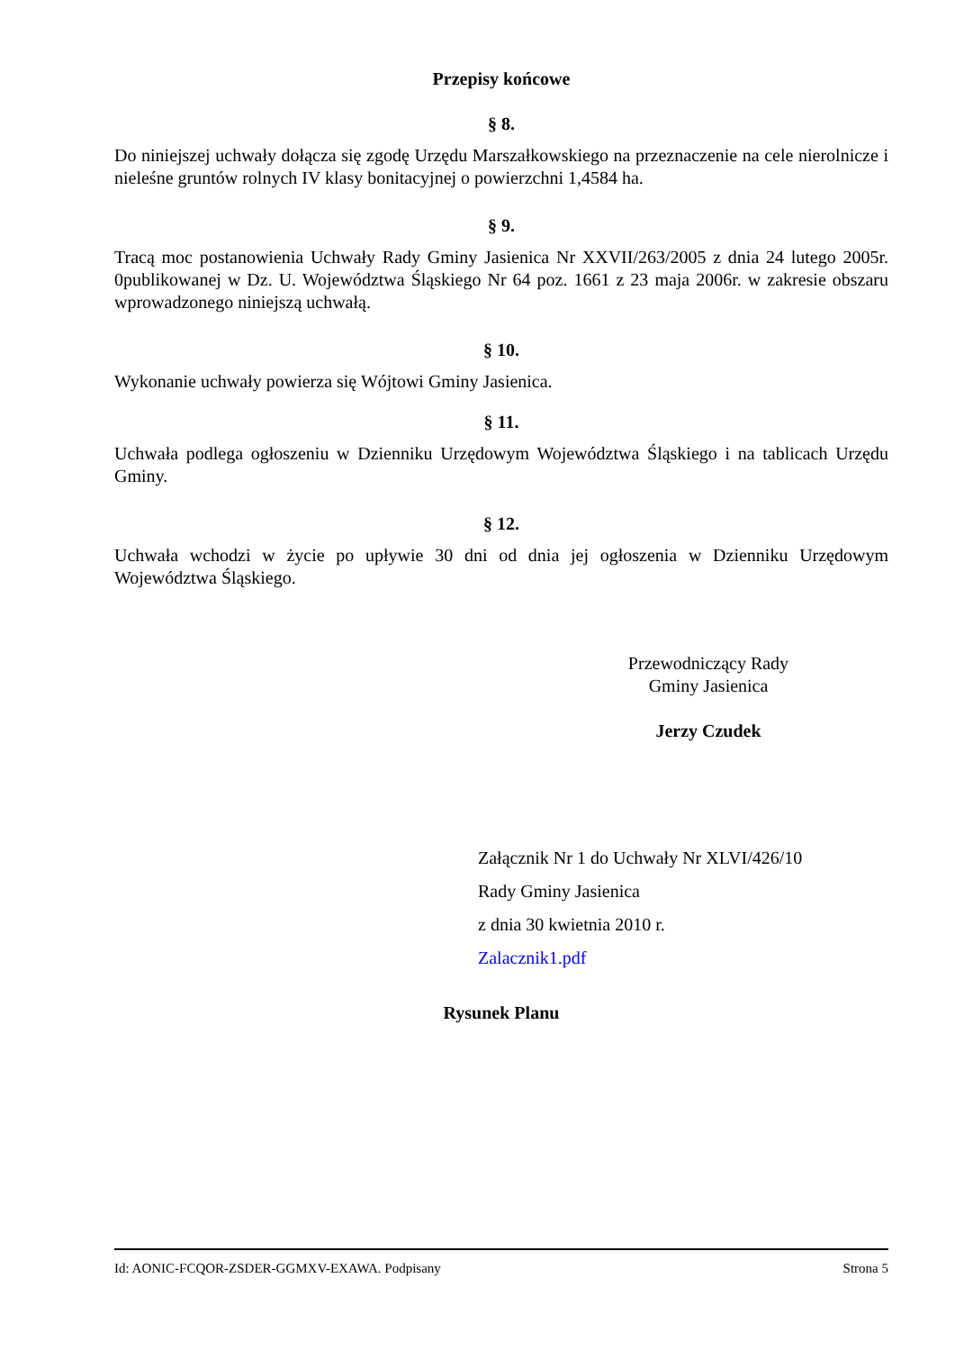Przepisy końcowe
§ 8.
Do niniejszej uchwały dołącza się zgodę Urzędu Marszałkowskiego na przeznaczenie na cele nierolnicze i nieleśne gruntów rolnych IV klasy bonitacyjnej o powierzchni 1,4584 ha.
§ 9.
Tracą moc postanowienia Uchwały Rady Gminy Jasienica Nr XXVII/263/2005 z dnia 24 lutego 2005r. 0publikowanej w Dz. U. Województwa Śląskiego Nr 64 poz. 1661 z 23 maja 2006r. w zakresie obszaru wprowadzonego niniejszą uchwałą.
§ 10.
Wykonanie uchwały powierza się Wójtowi Gminy Jasienica.
§ 11.
Uchwała podlega ogłoszeniu w Dzienniku Urzędowym Województwa Śląskiego i na tablicach Urzędu Gminy.
§ 12.
Uchwała wchodzi w życie po upływie 30 dni od dnia jej ogłoszenia w Dzienniku Urzędowym Województwa Śląskiego.
Przewodniczący Rady
Gminy Jasienica
Jerzy Czudek
Załącznik Nr 1 do Uchwały Nr XLVI/426/10
Rady Gminy Jasienica
z dnia 30 kwietnia 2010 r.
Zalacznik1.pdf
Rysunek Planu
Id: AONIC-FCQOR-ZSDER-GGMXV-EXAWA. Podpisany Strona 5